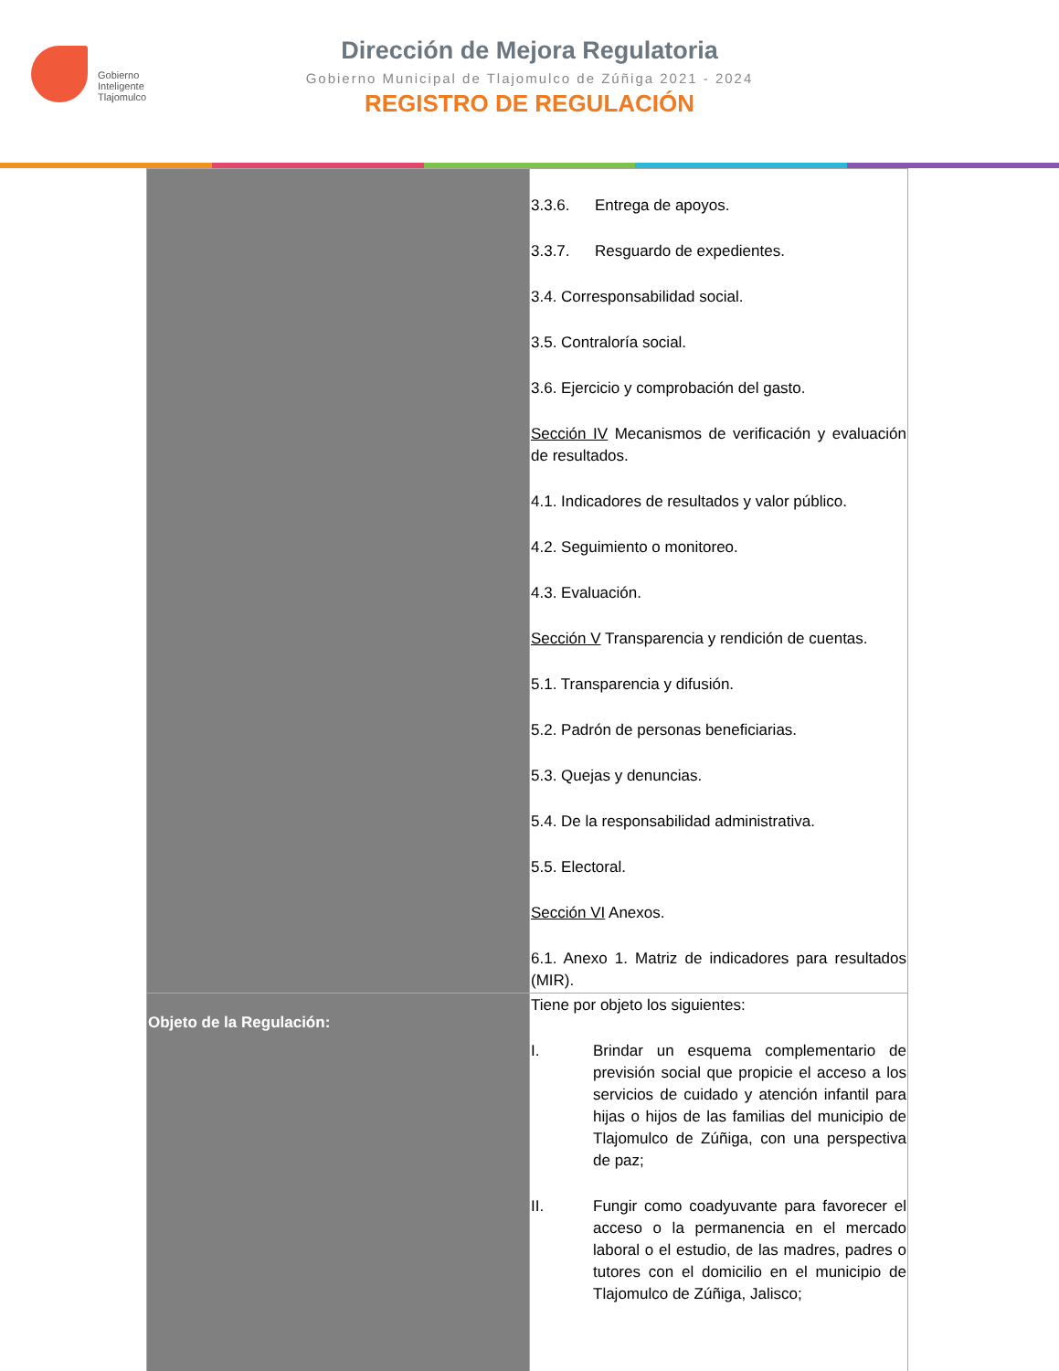Gobierno
Inteligente
Tlajomulco
Dirección de Mejora Regulatoria
Gobierno Municipal de Tlajomulco de Zúñiga 2021 - 2024
REGISTRO DE REGULACIÓN
| | 3.3.6. Entrega de apoyos. 3.3.7. Resguardo de expedientes. 3.4. Corresponsabilidad social. 3.5. Contraloría social. 3.6. Ejercicio y comprobación del gasto. Sección IV Mecanismos de verificación y evaluación de resultados. 4.1. Indicadores de resultados y valor público. 4.2. Seguimiento o monitoreo. 4.3. Evaluación. Sección V Transparencia y rendición de cuentas. 5.1. Transparencia y difusión. 5.2. Padrón de personas beneficiarias. 5.3. Quejas y denuncias. 5.4. De la responsabilidad administrativa. 5.5. Electoral. Sección VI Anexos. 6.1. Anexo 1. Matriz de indicadores para resultados (MIR). |
| Objeto de la Regulación: | Tiene por objeto los siguientes: I. Brindar un esquema complementario de previsión social que propicie el acceso a los servicios de cuidado y atención infantil para hijas o hijos de las familias del municipio de Tlajomulco de Zúñiga, con una perspectiva de paz; II. Fungir como coadyuvante para favorecer el acceso o la permanencia en el mercado laboral o el estudio, de las madres, padres o tutores con el domicilio en el municipio de Tlajomulco de Zúñiga, Jalisco; |